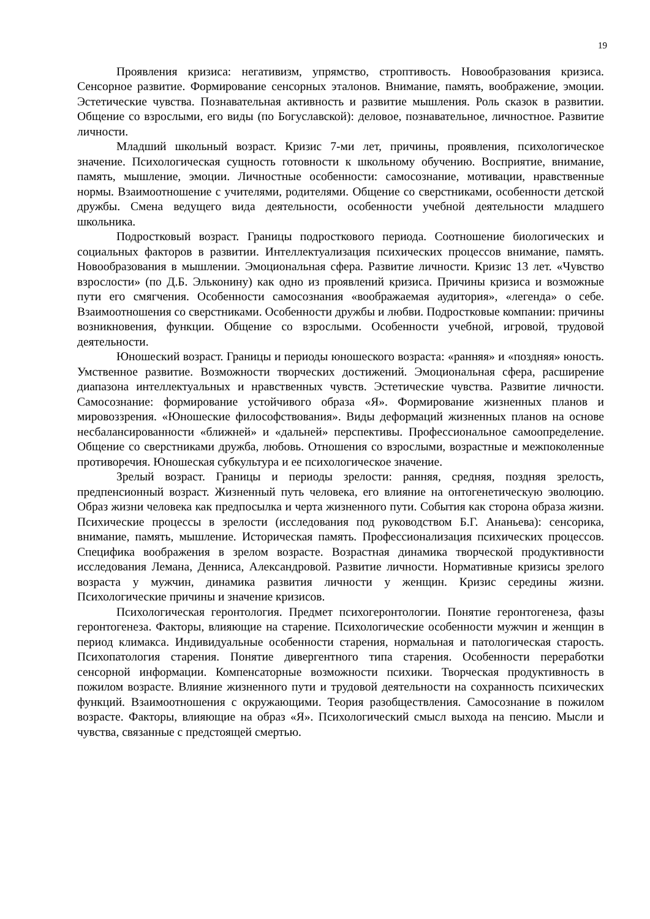19
Проявления кризиса: негативизм, упрямство, строптивость. Новообразования кризиса. Сенсорное развитие. Формирование сенсорных эталонов. Внимание, память, воображение, эмоции. Эстетические чувства. Познавательная активность и развитие мышления. Роль сказок в развитии. Общение со взрослыми, его виды (по Богуславской): деловое, познавательное, личностное. Развитие личности.
Младший школьный возраст. Кризис 7-ми лет, причины, проявления, психологическое значение. Психологическая сущность готовности к школьному обучению. Восприятие, внимание, память, мышление, эмоции. Личностные особенности: самосознание, мотивации, нравственные нормы. Взаимоотношение с учителями, родителями. Общение со сверстниками, особенности детской дружбы. Смена ведущего вида деятельности, особенности учебной деятельности младшего школьника.
Подростковый возраст. Границы подросткового периода. Соотношение биологических и социальных факторов в развитии. Интеллектуализация психических процессов внимание, память. Новообразования в мышлении. Эмоциональная сфера. Развитие личности. Кризис 13 лет. «Чувство взрослости» (по Д.Б. Эльконину) как одно из проявлений кризиса. Причины кризиса и возможные пути его смягчения. Особенности самосознания «воображаемая аудитория», «легенда» о себе. Взаимоотношения со сверстниками. Особенности дружбы и любви. Подростковые компании: причины возникновения, функции. Общение со взрослыми. Особенности учебной, игровой, трудовой деятельности.
Юношеский возраст. Границы и периоды юношеского возраста: «ранняя» и «поздняя» юность. Умственное развитие. Возможности творческих достижений. Эмоциональная сфера, расширение диапазона интеллектуальных и нравственных чувств. Эстетические чувства. Развитие личности. Самосознание: формирование устойчивого образа «Я». Формирование жизненных планов и мировоззрения. «Юношеские философствования». Виды деформаций жизненных планов на основе несбалансированности «ближней» и «дальней» перспективы. Профессиональное самоопределение. Общение со сверстниками дружба, любовь. Отношения со взрослыми, возрастные и межпоколенные противоречия. Юношеская субкультура и ее психологическое значение.
Зрелый возраст. Границы и периоды зрелости: ранняя, средняя, поздняя зрелость, предпенсионный возраст. Жизненный путь человека, его влияние на онтогенетическую эволюцию. Образ жизни человека как предпосылка и черта жизненного пути. События как сторона образа жизни. Психические процессы в зрелости (исследования под руководством Б.Г. Ананьева): сенсорика, внимание, память, мышление. Историческая память. Профессионализация психических процессов. Специфика воображения в зрелом возрасте. Возрастная динамика творческой продуктивности исследования Лемана, Денниса, Александровой. Развитие личности. Нормативные кризисы зрелого возраста у мужчин, динамика развития личности у женщин. Кризис середины жизни. Психологические причины и значение кризисов.
Психологическая геронтология. Предмет психогеронтологии. Понятие геронтогенеза, фазы геронтогенеза. Факторы, влияющие на старение. Психологические особенности мужчин и женщин в период климакса. Индивидуальные особенности старения, нормальная и патологическая старость. Психопатология старения. Понятие дивергентного типа старения. Особенности переработки сенсорной информации. Компенсаторные возможности психики. Творческая продуктивность в пожилом возрасте. Влияние жизненного пути и трудовой деятельности на сохранность психических функций. Взаимоотношения с окружающими. Теория разобществления. Самосознание в пожилом возрасте. Факторы, влияющие на образ «Я». Психологический смысл выхода на пенсию. Мысли и чувства, связанные с предстоящей смертью.